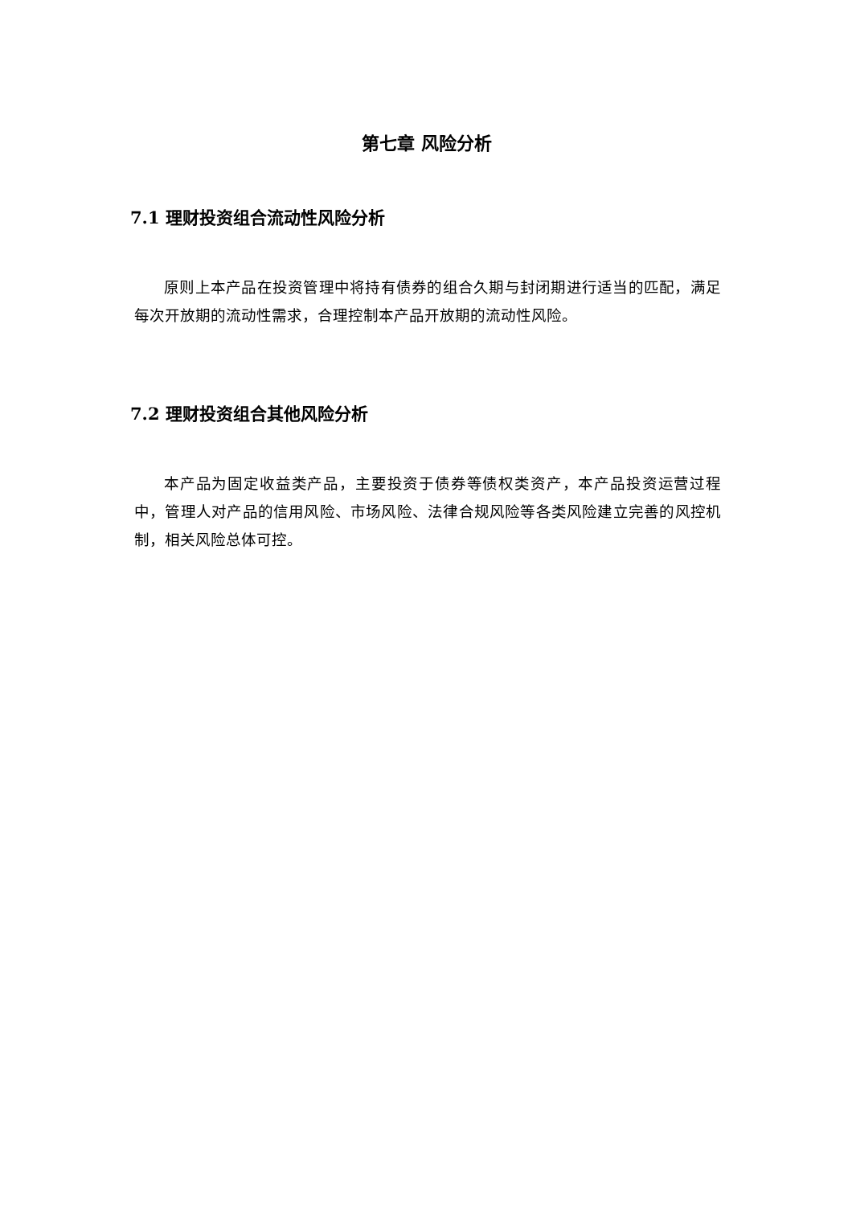第七章 风险分析
7.1 理财投资组合流动性风险分析
原则上本产品在投资管理中将持有债券的组合久期与封闭期进行适当的匹配，满足每次开放期的流动性需求，合理控制本产品开放期的流动性风险。
7.2 理财投资组合其他风险分析
本产品为固定收益类产品，主要投资于债券等债权类资产，本产品投资运营过程中，管理人对产品的信用风险、市场风险、法律合规风险等各类风险建立完善的风控机制，相关风险总体可控。